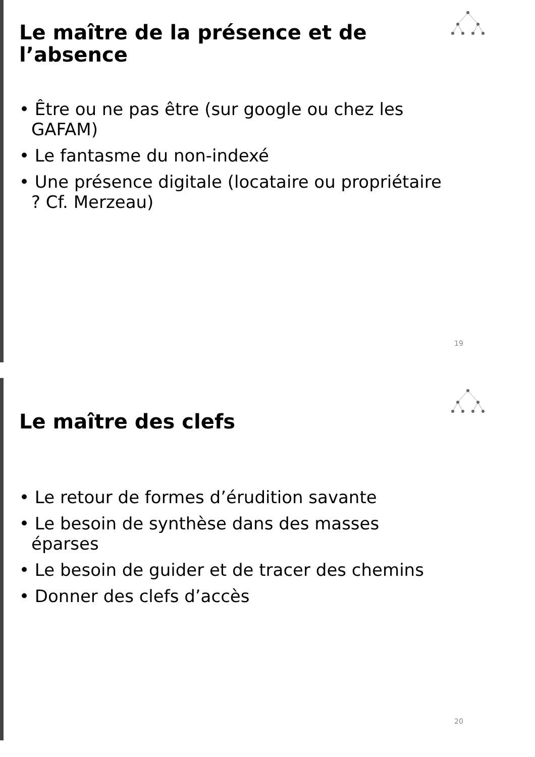Le maître de la présence et de l’absence
• Être ou ne pas être (sur google ou chez les GAFAM)
• Le fantasme du non-indexé
• Une présence digitale (locataire ou propriétaire ? Cf. Merzeau)
19
Le maître des clefs
• Le retour de formes d’érudition savante
• Le besoin de synthèse dans des masses éparses
• Le besoin de guider et de tracer des chemins
• Donner des clefs d’accès
20